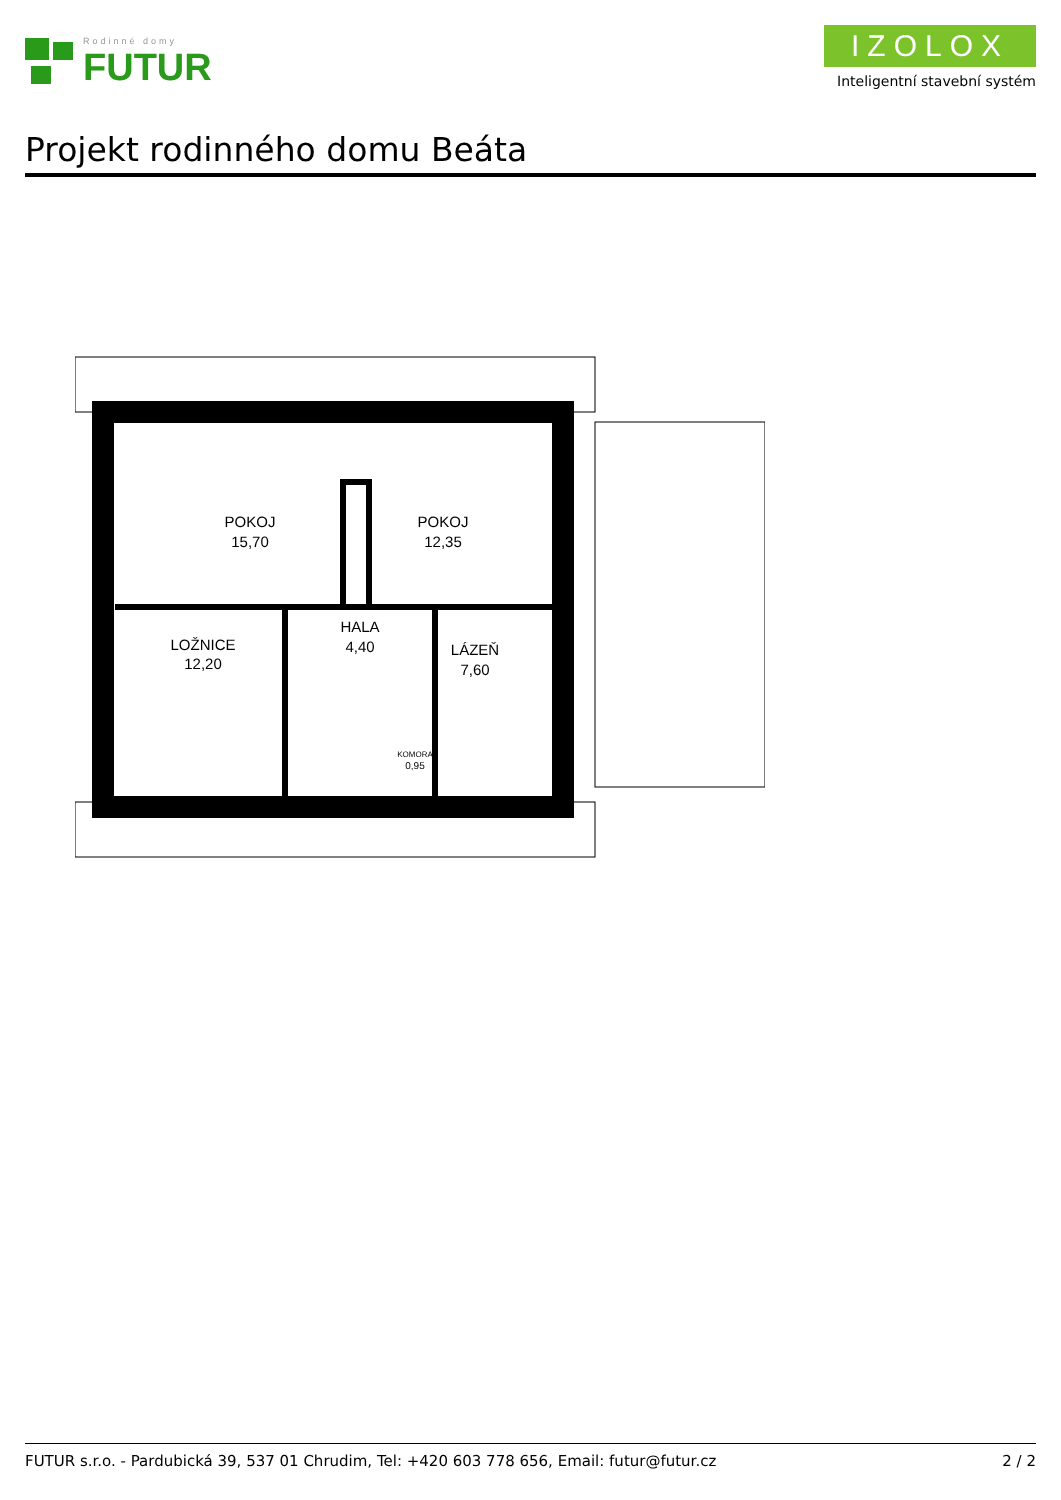Rodinné domy
FUTUR
IZOLOX
Inteligentní stavební systém
Projekt rodinného domu Beáta
POKOJ
15,70
POKOJ
12,35
LOŽNICE
12,20
HALA
4,40
LÁZEŇ
7,60
KOMORA
0,95
FUTUR s.r.o. - Pardubická 39, 537 01 Chrudim, Tel: +420 603 778 656, Email: futur@futur.cz 2 / 2